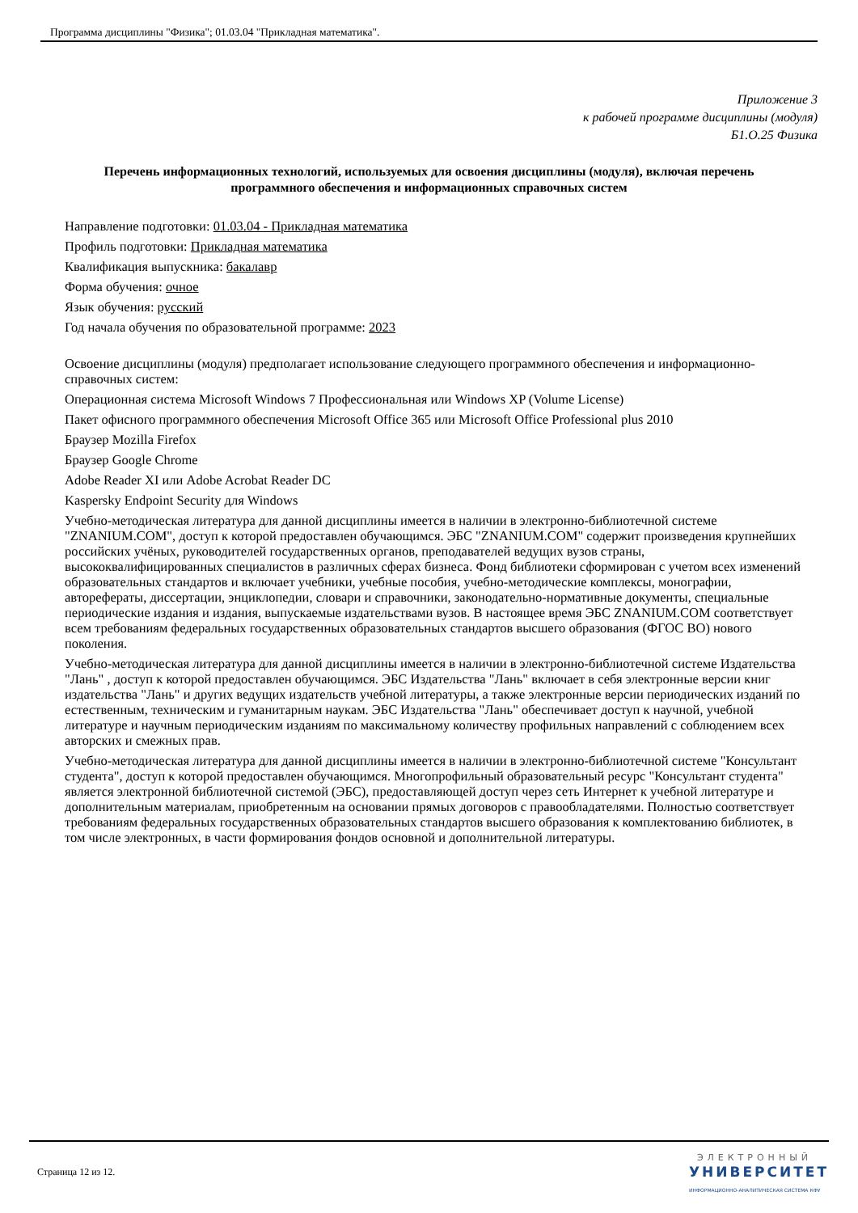Программа дисциплины "Физика"; 01.03.04 "Прикладная математика".
Приложение 3
к рабочей программе дисциплины (модуля)
Б1.О.25 Физика
Перечень информационных технологий, используемых для освоения дисциплины (модуля), включая перечень программного обеспечения и информационных справочных систем
Направление подготовки: 01.03.04 - Прикладная математика
Профиль подготовки: Прикладная математика
Квалификация выпускника: бакалавр
Форма обучения: очное
Язык обучения: русский
Год начала обучения по образовательной программе: 2023
Освоение дисциплины (модуля) предполагает использование следующего программного обеспечения и информационно-справочных систем:
Операционная система Microsoft Windows 7 Профессиональная или Windows XP (Volume License)
Пакет офисного программного обеспечения Microsoft Office 365 или Microsoft Office Professional plus 2010
Браузер Mozilla Firefox
Браузер Google Chrome
Adobe Reader XI или Adobe Acrobat Reader DC
Kaspersky Endpoint Security для Windows
Учебно-методическая литература для данной дисциплины имеется в наличии в электронно-библиотечной системе "ZNANIUM.COM", доступ к которой предоставлен обучающимся. ЭБС "ZNANIUM.COM" содержит произведения крупнейших российских учёных, руководителей государственных органов, преподавателей ведущих вузов страны, высококвалифицированных специалистов в различных сферах бизнеса. Фонд библиотеки сформирован с учетом всех изменений образовательных стандартов и включает учебники, учебные пособия, учебно-методические комплексы, монографии, авторефераты, диссертации, энциклопедии, словари и справочники, законодательно-нормативные документы, специальные периодические издания и издания, выпускаемые издательствами вузов. В настоящее время ЭБС ZNANIUM.COM соответствует всем требованиям федеральных государственных образовательных стандартов высшего образования (ФГОС ВО) нового поколения.
Учебно-методическая литература для данной дисциплины имеется в наличии в электронно-библиотечной системе Издательства "Лань" , доступ к которой предоставлен обучающимся. ЭБС Издательства "Лань" включает в себя электронные версии книг издательства "Лань" и других ведущих издательств учебной литературы, а также электронные версии периодических изданий по естественным, техническим и гуманитарным наукам. ЭБС Издательства "Лань" обеспечивает доступ к научной, учебной литературе и научным периодическим изданиям по максимальному количеству профильных направлений с соблюдением всех авторских и смежных прав.
Учебно-методическая литература для данной дисциплины имеется в наличии в электронно-библиотечной системе "Консультант студента", доступ к которой предоставлен обучающимся. Многопрофильный образовательный ресурс "Консультант студента" является электронной библиотечной системой (ЭБС), предоставляющей доступ через сеть Интернет к учебной литературе и дополнительным материалам, приобретенным на основании прямых договоров с правообладателями. Полностью соответствует требованиям федеральных государственных образовательных стандартов высшего образования к комплектованию библиотек, в том числе электронных, в части формирования фондов основной и дополнительной литературы.
Страница 12 из 12.
ЭЛЕКТРОННЫЙ
УНИВЕРСИТЕТ
ИНФОРМАЦИОННО-АНАЛИТИЧЕСКАЯ СИСТЕМА КФУ